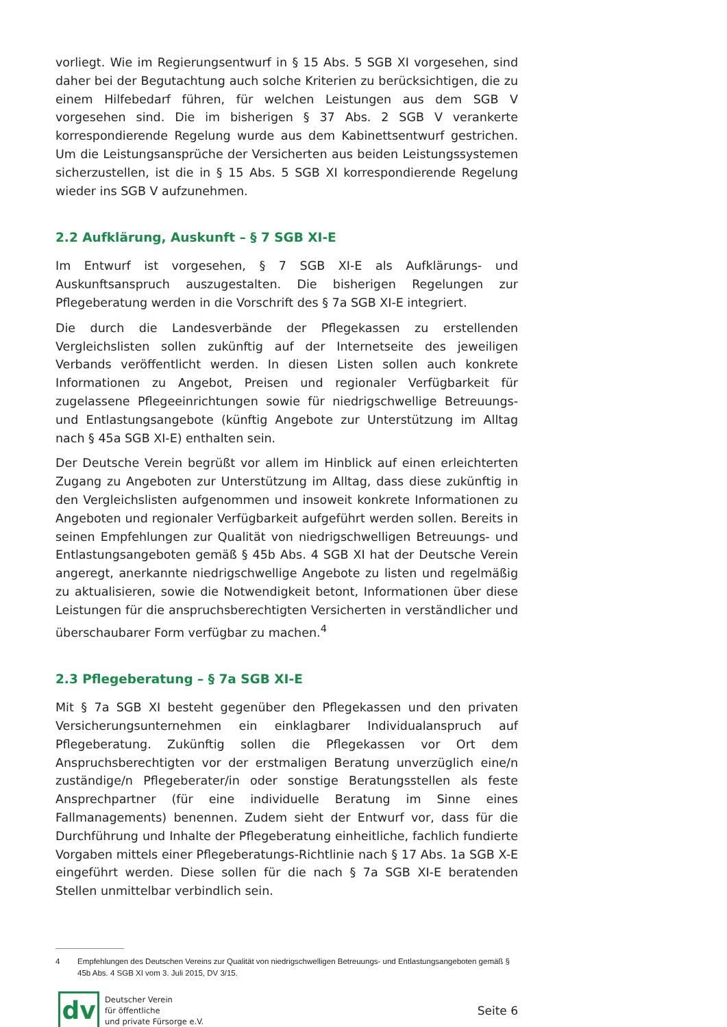vorliegt. Wie im Regierungsentwurf in § 15 Abs. 5 SGB XI vorgesehen, sind daher bei der Begutachtung auch solche Kriterien zu berücksichtigen, die zu einem Hilfebedarf führen, für welchen Leistungen aus dem SGB V vorgesehen sind. Die im bisherigen § 37 Abs. 2 SGB V verankerte korrespondierende Regelung wurde aus dem Kabinettsentwurf gestrichen. Um die Leistungsansprüche der Versicherten aus beiden Leistungssystemen sicherzustellen, ist die in § 15 Abs. 5 SGB XI korrespondierende Regelung wieder ins SGB V aufzunehmen.
2.2 Aufklärung, Auskunft – § 7 SGB XI-E
Im Entwurf ist vorgesehen, § 7 SGB XI-E als Aufklärungs- und Auskunftsanspruch auszugestalten. Die bisherigen Regelungen zur Pflegeberatung werden in die Vorschrift des § 7a SGB XI-E integriert.
Die durch die Landesverbände der Pflegekassen zu erstellenden Vergleichslisten sollen zukünftig auf der Internetseite des jeweiligen Verbands veröffentlicht werden. In diesen Listen sollen auch konkrete Informationen zu Angebot, Preisen und regionaler Verfügbarkeit für zugelassene Pflegeeinrichtungen sowie für niedrigschwellige Betreuungs- und Entlastungsangebote (künftig Angebote zur Unterstützung im Alltag nach § 45a SGB XI-E) enthalten sein.
Der Deutsche Verein begrüßt vor allem im Hinblick auf einen erleichterten Zugang zu Angeboten zur Unterstützung im Alltag, dass diese zukünftig in den Vergleichslisten aufgenommen und insoweit konkrete Informationen zu Angeboten und regionaler Verfügbarkeit aufgeführt werden sollen. Bereits in seinen Empfehlungen zur Qualität von niedrigschwelligen Betreuungs- und Entlastungsangeboten gemäß § 45b Abs. 4 SGB XI hat der Deutsche Verein angeregt, anerkannte niedrigschwellige Angebote zu listen und regelmäßig zu aktualisieren, sowie die Notwendigkeit betont, Informationen über diese Leistungen für die anspruchsberechtigten Versicherten in verständlicher und überschaubarer Form verfügbar zu machen.<sup>4</sup>
2.3 Pflegeberatung – § 7a SGB XI-E
Mit § 7a SGB XI besteht gegenüber den Pflegekassen und den privaten Versicherungsunternehmen ein einklagbarer Individualanspruch auf Pflegeberatung. Zukünftig sollen die Pflegekassen vor Ort dem Anspruchsberechtigten vor der erstmaligen Beratung unverzüglich eine/n zuständige/n Pflegeberater/in oder sonstige Beratungsstellen als feste Ansprechpartner (für eine individuelle Beratung im Sinne eines Fallmanagements) benennen. Zudem sieht der Entwurf vor, dass für die Durchführung und Inhalte der Pflegeberatung einheitliche, fachlich fundierte Vorgaben mittels einer Pflegeberatungs-Richtlinie nach § 17 Abs. 1a SGB X-E eingeführt werden. Diese sollen für die nach § 7a SGB XI-E beratenden Stellen unmittelbar verbindlich sein.
4 Empfehlungen des Deutschen Vereins zur Qualität von niedrigschwelligen Betreuungs- und Entlastungsangeboten gemäß § 45b Abs. 4 SGB XI vom 3. Juli 2015, DV 3/15.
dv
Deutscher Verein
für öffentliche
und private Fürsorge e.V.
Seite 6